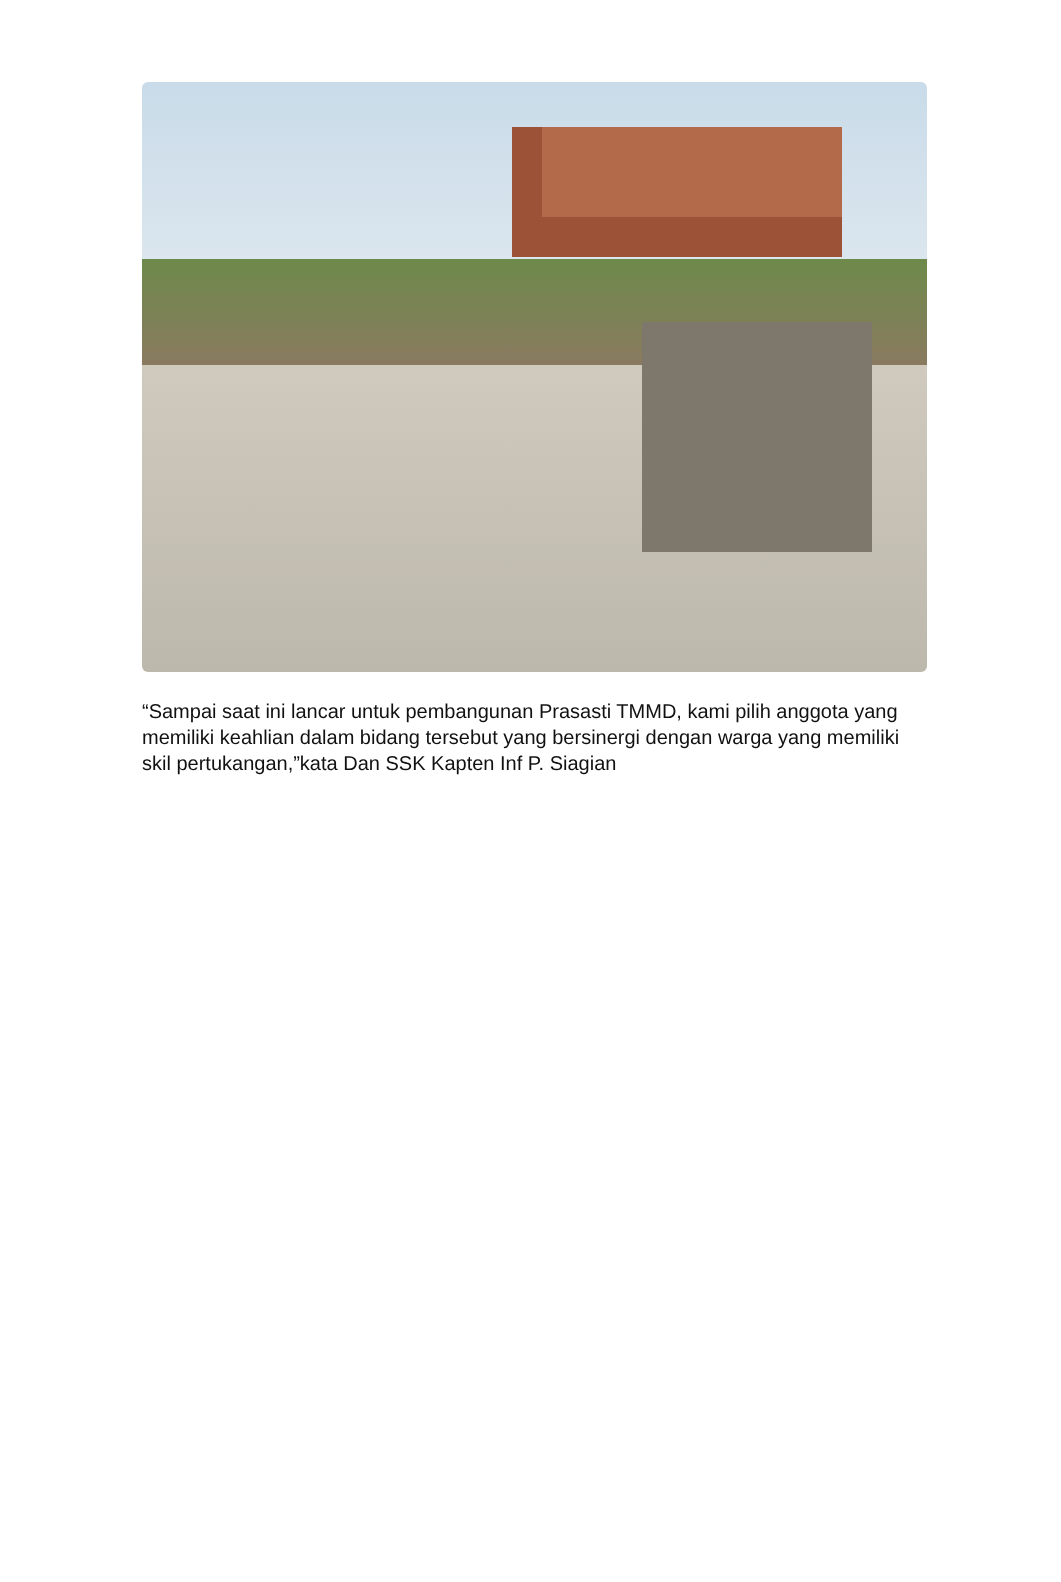“Sampai saat ini lancar untuk pembangunan Prasasti TMMD, kami pilih anggota yang memiliki keahlian dalam bidang tersebut yang bersinergi dengan warga yang memiliki skil pertukangan,”kata Dan SSK Kapten Inf P. Siagian